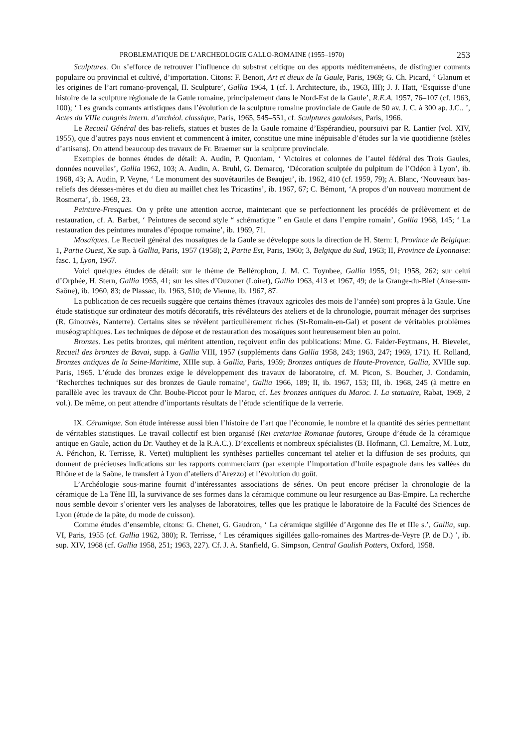PROBLEMATIQUE DE L’ARCHEOLOGIE GALLO-ROMAINE (1955–1970) 253
Sculptures. On s’efforce de retrouver l’influence du substrat celtique ou des apports méditerranéens, de distinguer courants populaire ou provincial et cultivé, d’importation. Citons: F. Benoit, Art et dieux de la Gaule, Paris, 1969; G. Ch. Picard, ‘ Glanum et les origines de l’art romano-provençal, II. Sculpture’, Gallia 1964, 1 (cf. I. Architecture, ib., 1963, III); J. J. Hatt, ‘Esquisse d’une histoire de la sculpture régionale de la Gaule romaine, principalement dans le Nord-Est de la Gaule’, R.E.A. 1957, 76–107 (cf. 1963, 100); ‘ Les grands courants artistiques dans l’évolution de la sculpture romaine provinciale de Gaule de 50 av. J. C. à 300 ap. J.C.. ’, Actes du VIIIe congrès intern. d’archéol. classique, Paris, 1965, 545–551, cf. Sculptures gauloises, Paris, 1966.
Le Recueil Général des bas-reliefs, statues et bustes de la Gaule romaine d’Espérandieu, poursuivi par R. Lantier (vol. XIV, 1955), que d’autres pays nous envient et commencent à imiter, constitue une mine inépuisable d’études sur la vie quotidienne (stèles d’artisans). On attend beaucoup des travaux de Fr. Braemer sur la sculpture provinciale.
Exemples de bonnes études de détail: A. Audin, P. Quoniam, ‘ Victoires et colonnes de l’autel fédéral des Trois Gaules, données nouvelles’, Gallia 1962, 103; A. Audin, A. Bruhl, G. Demarcq, ‘Décoration sculptée du pulpitum de l’Odéon à Lyon’, ib. 1968, 43; A. Audin, P. Veyne, ‘ Le monument des suovétauriles de Beaujeu’, ib. 1962, 410 (cf. 1959, 79); A. Blanc, ‘Nouveaux bas-reliefs des déesses-mères et du dieu au maillet chez les Tricastins’, ib. 1967, 67; C. Bémont, ‘A propos d’un nouveau monument de Rosmerta’, ib. 1969, 23.
Peinture-Fresques. On y prête une attention accrue, maintenant que se perfectionnent les procédés de prélèvement et de restauration, cf. A. Barbet, ‘ Peintures de second style “ schématique ” en Gaule et dans l’empire romain’, Gallia 1968, 145; ‘ La restauration des peintures murales d’époque romaine’, ib. 1969, 71.
Mosaïques. Le Recueil général des mosaïques de la Gaule se développe sous la direction de H. Stern: I, Province de Belgique: 1, Partie Ouest, Xe sup. à Gallia, Paris, 1957 (1958); 2, Partie Est, Paris, 1960; 3, Belgique du Sud, 1963; II, Province de Lyonnaise: fasc. 1, Lyon, 1967.
Voici quelques études de détail: sur le thème de Bellérophon, J. M. C. Toynbee, Gallia 1955, 91; 1958, 262; sur celui d’Orphée, H. Stern, Gallia 1955, 41; sur les sites d’Ouzouer (Loiret), Gallia 1963, 413 et 1967, 49; de la Grange-du-Bief (Anse-sur-Saône), ib. 1960, 83; de Plassac, ib. 1963, 510; de Vienne, ib. 1967, 87.
La publication de ces recueils suggère que certains thèmes (travaux agricoles des mois de l’année) sont propres à la Gaule. Une étude statistique sur ordinateur des motifs décoratifs, très révélateurs des ateliers et de la chronologie, pourrait ménager des surprises (R. Ginouvès, Nanterre). Certains sites se révèlent particulièrement riches (St-Romain-en-Gal) et posent de véritables problèmes muséographiques. Les techniques de dépose et de restauration des mosaïques sont heureusement bien au point.
Bronzes. Les petits bronzes, qui méritent attention, reçoivent enfin des publications: Mme. G. Faider-Feytmans, H. Bievelet, Recueil des bronzes de Bavai, supp. à Gallia VIII, 1957 (suppléments dans Gallia 1958, 243; 1963, 247; 1969, 171). H. Rolland, Bronzes antiques de la Seine-Maritime, XIIIe sup. à Gallia, Paris, 1959; Bronzes antiques de Haute-Provence, Gallia, XVIIIe sup. Paris, 1965. L’étude des bronzes exige le développement des travaux de laboratoire, cf. M. Picon, S. Boucher, J. Condamin, ‘Recherches techniques sur des bronzes de Gaule romaine’, Gallia 1966, 189; II, ib. 1967, 153; III, ib. 1968, 245 (à mettre en parallèle avec les travaux de Chr. Boube-Piccot pour le Maroc, cf. Les bronzes antiques du Maroc. I. La statuaire, Rabat, 1969, 2 vol.). De même, on peut attendre d’importants résultats de l’étude scientifique de la verrerie.
IX. Céramique. Son étude intéresse aussi bien l’histoire de l’art que l’économie, le nombre et la quantité des séries permettant de véritables statistiques. Le travail collectif est bien organisé (Rei cretariae Romanae fautores, Groupe d’étude de la céramique antique en Gaule, action du Dr. Vauthey et de la R.A.C.). D’excellents et nombreux spécialistes (B. Hofmann, Cl. Lemaître, M. Lutz, A. Périchon, R. Terrisse, R. Vertet) multiplient les synthèses partielles concernant tel atelier et la diffusion de ses produits, qui donnent de précieuses indications sur les rapports commerciaux (par exemple l’importation d’huile espagnole dans les vallées du Rhône et de la Saône, le transfert à Lyon d’ateliers d’Arezzo) et l’évolution du goût.
L’Archéologie sous-marine fournit d’intéressantes associations de séries. On peut encore préciser la chronologie de la céramique de La Tène III, la survivance de ses formes dans la céramique commune ou leur resurgence au Bas-Empire. La recherche nous semble devoir s’orienter vers les analyses de laboratoires, telles que les pratique le laboratoire de la Faculté des Sciences de Lyon (étude de la pâte, du mode de cuisson).
Comme études d’ensemble, citons: G. Chenet, G. Gaudron, ‘ La céramique sigillée d’Argonne des IIe et IIIe s.’, Gallia, sup. VI, Paris, 1955 (cf. Gallia 1962, 380); R. Terrisse, ‘ Les céramiques sigillées gallo-romaines des Martres-de-Veyre (P. de D.) ’, ib. sup. XIV, 1968 (cf. Gallia 1958, 251; 1963, 227). Cf. J. A. Stanfield, G. Simpson, Central Gaulish Potters, Oxford, 1958.